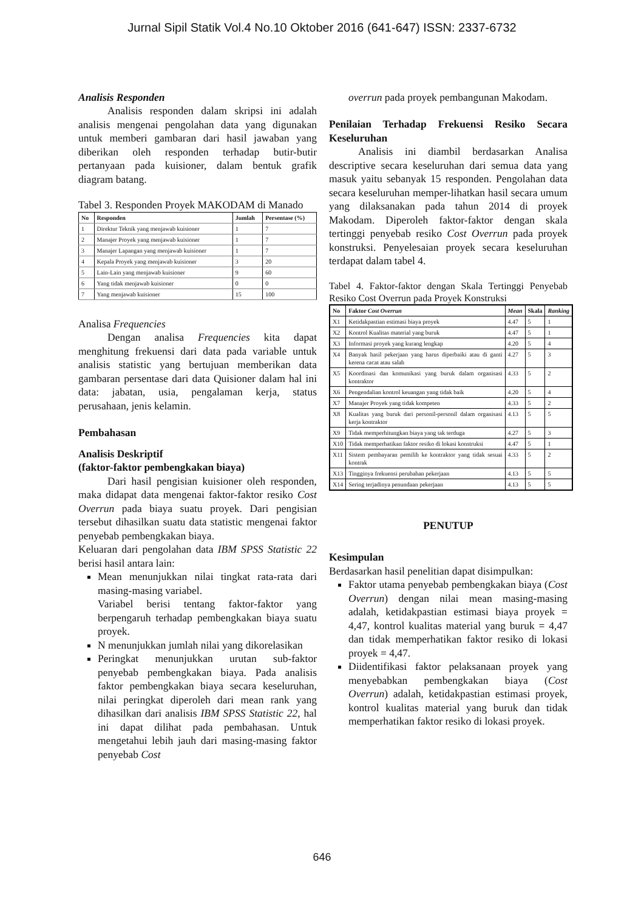Jurnal Sipil Statik Vol.4 No.10 Oktober 2016 (641-647) ISSN: 2337-6732
Analisis Responden
Analisis responden dalam skripsi ini adalah analisis mengenai pengolahan data yang digunakan untuk memberi gambaran dari hasil jawaban yang diberikan oleh responden terhadap butir-butir pertanyaan pada kuisioner, dalam bentuk grafik diagram batang.
Tabel 3. Responden Proyek MAKODAM di Manado
| No | Responden | Jumlah | Persentase (%) |
| --- | --- | --- | --- |
| 1 | Direktur Teknik yang menjawab kuisioner | 1 | 7 |
| 2 | Manajer Proyek yang menjawab kuisioner | 1 | 7 |
| 3 | Manajer Lapangan yang menjawab kuisioner | 1 | 7 |
| 4 | Kepala Proyek yang menjawab kuisioner | 3 | 20 |
| 5 | Lain-Lain yang menjawab kuisioner | 9 | 60 |
| 6 | Yang tidak menjawab kuisioner | 0 | 0 |
| 7 | Yang menjawab kuisioner | 15 | 100 |
Analisa Frequencies
Dengan analisa Frequencies kita dapat menghitung frekuensi dari data pada variable untuk analisis statistic yang bertujuan memberikan data gambaran persentase dari data Quisioner dalam hal ini data: jabatan, usia, pengalaman kerja, status perusahaan, jenis kelamin.
Pembahasan
Analisis Deskriptif
(faktor-faktor pembengkakan biaya)
Dari hasil pengisian kuisioner oleh responden, maka didapat data mengenai faktor-faktor resiko Cost Overrun pada biaya suatu proyek. Dari pengisian tersebut dihasilkan suatu data statistic mengenai faktor penyebab pembengkakan biaya.
Keluaran dari pengolahan data IBM SPSS Statistic 22 berisi hasil antara lain:
Mean menunjukkan nilai tingkat rata-rata dari masing-masing variabel.
Variabel berisi tentang faktor-faktor yang berpengaruh terhadap pembengkakan biaya suatu proyek.
N menunjukkan jumlah nilai yang dikorelasikan
Peringkat menunjukkan urutan sub-faktor penyebab pembengkakan biaya. Pada analisis faktor pembengkakan biaya secara keseluruhan, nilai peringkat diperoleh dari mean rank yang dihasilkan dari analisis IBM SPSS Statistic 22, hal ini dapat dilihat pada pembahasan. Untuk mengetahui lebih jauh dari masing-masing faktor penyebab Cost
overrun pada proyek pembangunan Makodam.
Penilaian Terhadap Frekuensi Resiko Secara Keseluruhan
Analisis ini diambil berdasarkan Analisa descriptive secara keseluruhan dari semua data yang masuk yaitu sebanyak 15 responden. Pengolahan data secara keseluruhan memper-lihatkan hasil secara umum yang dilaksanakan pada tahun 2014 di proyek Makodam. Diperoleh faktor-faktor dengan skala tertinggi penyebab resiko Cost Overrun pada proyek konstruksi. Penyelesaian proyek secara keseluruhan terdapat dalam tabel 4.
Tabel 4. Faktor-faktor dengan Skala Tertinggi Penyebab Resiko Cost Overrun pada Proyek Konstruksi
| No | Faktor Cost Overrun | Mean | Skala | Ranking |
| --- | --- | --- | --- | --- |
| X1 | Ketidakpastian estimasi biaya proyek | 4.47 | 5 | 1 |
| X2 | Kontrol Kualitas material yang buruk | 4.47 | 5 | 1 |
| X3 | Informasi proyek yang kurang lengkap | 4.20 | 5 | 4 |
| X4 | Banyak hasil pekerjaan yang harus diperbaiki atau di ganti kerena cacat atau salah | 4.27 | 5 | 3 |
| X5 | Koordinasi dan komunikasi yang buruk dalam organisasi kontraktor | 4.33 | 5 | 2 |
| X6 | Pengendalian kontrol keuangan yang tidak baik | 4.20 | 5 | 4 |
| X7 | Manajer Proyek yang tidak kompeten | 4.33 | 5 | 2 |
| X8 | Kualitas yang buruk dari personil-personil dalam organisasi kerja kontraktor | 4.13 | 5 | 5 |
| X9 | Tidak memperhitungkan biaya yang tak terduga | 4.27 | 5 | 3 |
| X10 | Tidak memperhatikan faktor resiko di lokasi konstruksi | 4.47 | 5 | 1 |
| X11 | Sistem pembayaran pemilih ke kontraktor yang tidak sesuai kontrak | 4.33 | 5 | 2 |
| X13 | Tingginya frekuensi perubahan pekerjaan | 4.13 | 5 | 5 |
| X14 | Sering terjadinya penundaan pekerjaan | 4.13 | 5 | 5 |
PENUTUP
Kesimpulan
Berdasarkan hasil penelitian dapat disimpulkan:
Faktor utama penyebab pembengkakan biaya (Cost Overrun) dengan nilai mean masing-masing adalah, ketidakpastian estimasi biaya proyek = 4,47, kontrol kualitas material yang buruk = 4,47 dan tidak memperhatikan faktor resiko di lokasi proyek = 4,47.
Diidentifikasi faktor pelaksanaan proyek yang menyebabkan pembengkakan biaya (Cost Overrun) adalah, ketidakpastian estimasi proyek, kontrol kualitas material yang buruk dan tidak memperhatikan faktor resiko di lokasi proyek.
646